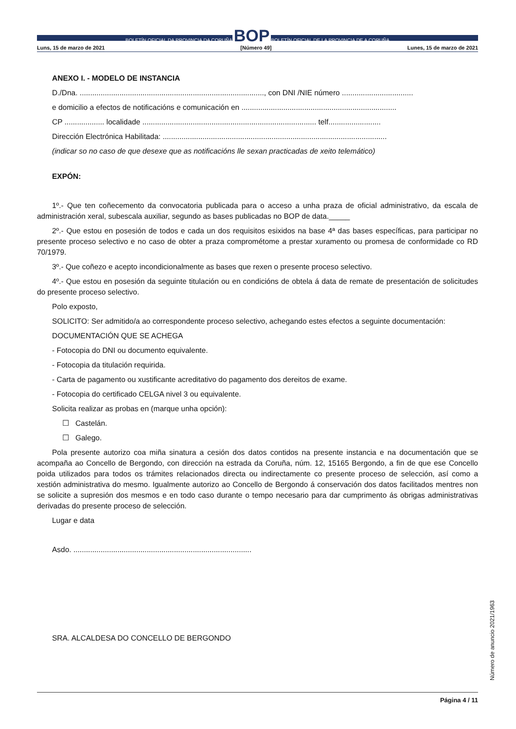BOLETÍN OFICIAL DA PROVINCIA DA CORUÑA BOP BOLETÍN OFICIAL DE LA PROVINCIA DE A CORUÑA
Luns, 15 de marzo de 2021 [Número 49] Lunes, 15 de marzo de 2021
ANEXO I. - MODELO DE INSTANCIA
D./Dna. ........................................................................................, con DNI /NIE número ..................................
e domicilio a efectos de notificacións e comunicación en ..........................................................................
CP ................... localidade ................................................................................... telf.........................
Dirección Electrónica Habilitada: ...........................................................................................................
(indicar so no caso de que desexe que as notificacións lle sexan practicadas de xeito telemático)
EXPÓN:
1º.- Que ten coñecemento da convocatoria publicada para o acceso a unha praza de oficial administrativo, da escala de administración xeral, subescala auxiliar, segundo as bases publicadas no BOP de data._____
2º.- Que estou en posesión de todos e cada un dos requisitos esixidos na base 4ª das bases específicas, para participar no presente proceso selectivo e no caso de obter a praza comprométome a prestar xuramento ou promesa de conformidade co RD 70/1979.
3º.- Que coñezo e acepto incondicionalmente as bases que rexen o presente proceso selectivo.
4º.- Que estou en posesión da seguinte titulación ou en condicións de obtela á data de remate de presentación de solicitudes do presente proceso selectivo.
Polo exposto,
SOLICITO: Ser admitido/a ao correspondente proceso selectivo, achegando estes efectos a seguinte documentación:
DOCUMENTACIÓN QUE SE ACHEGA
- Fotocopia do DNI ou documento equivalente.
- Fotocopia da titulación requirida.
- Carta de pagamento ou xustificante acreditativo do pagamento dos dereitos de exame.
- Fotocopia do certificado CELGA nivel 3 ou equivalente.
Solicita realizar as probas en (marque unha opción):
☐ Castelán.
☐ Galego.
Pola presente autorizo coa miña sinatura a cesión dos datos contidos na presente instancia e na documentación que se acompaña ao Concello de Bergondo, con dirección na estrada da Coruña, núm. 12, 15165 Bergondo, a fin de que ese Concello poida utilizados para todos os trámites relacionados directa ou indirectamente co presente proceso de selección, así como a xestión administrativa do mesmo. Igualmente autorizo ao Concello de Bergondo á conservación dos datos facilitados mentres non se solicite a supresión dos mesmos e en todo caso durante o tempo necesario para dar cumprimento ás obrigas administrativas derivadas do presente proceso de selección.
Lugar e data
Asdo. .....................................................................................
SRA. ALCALDESA DO CONCELLO DE BERGONDO
Número de anuncio 2021/1963
Página 4 / 11